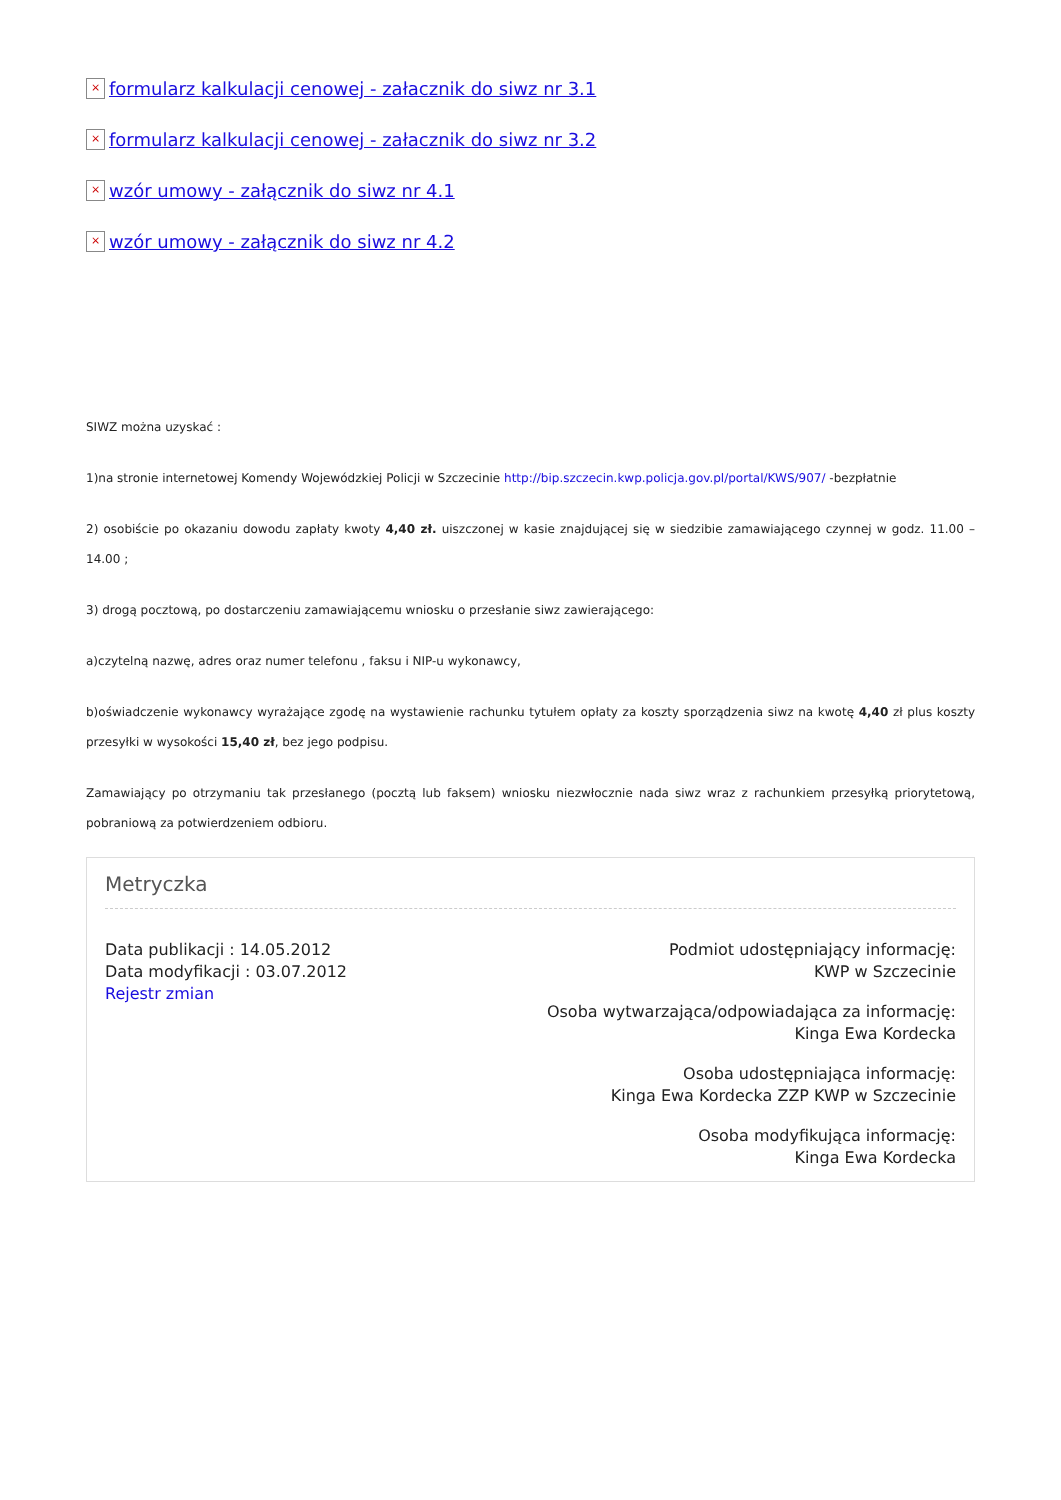× formularz kalkulacji cenowej - załacznik do siwz nr 3.1
× formularz kalkulacji cenowej - załacznik do siwz nr 3.2
× wzór umowy - załącznik do siwz nr 4.1
× wzór umowy - załącznik do siwz nr 4.2
SIWZ można uzyskać :
1)na stronie internetowej Komendy Wojewódzkiej Policji w Szczecinie http://bip.szczecin.kwp.policja.gov.pl/portal/KWS/907/ -bezpłatnie
2) osobiście po okazaniu dowodu zapłaty kwoty 4,40 zł. uiszczonej w kasie znajdującej się w siedzibie zamawiającego czynnej w godz. 11.00 – 14.00 ;
3) drogą pocztową, po dostarczeniu zamawiającemu wniosku o przesłanie siwz zawierającego:
a)czytelną nazwę, adres oraz numer telefonu , faksu i NIP-u wykonawcy,
b)oświadczenie wykonawcy wyrażające zgodę na wystawienie rachunku tytułem opłaty za koszty sporządzenia siwz na kwotę 4,40 zł plus koszty przesyłki w wysokości 15,40 zł, bez jego podpisu.
Zamawiający po otrzymaniu tak przesłanego (pocztą lub faksem) wniosku niezwłocznie nada siwz wraz z rachunkiem przesyłką priorytetową, pobraniową za potwierdzeniem odbioru.
Metryczka
Data publikacji : 14.05.2012
Data modyfikacji : 03.07.2012
Rejestr zmian
Podmiot udostępniający informację:
KWP w Szczecinie
Osoba wytwarzająca/odpowiadająca za informację:
Kinga Ewa Kordecka
Osoba udostępniająca informację:
Kinga Ewa Kordecka ZZP KWP w Szczecinie
Osoba modyfikująca informację:
Kinga Ewa Kordecka